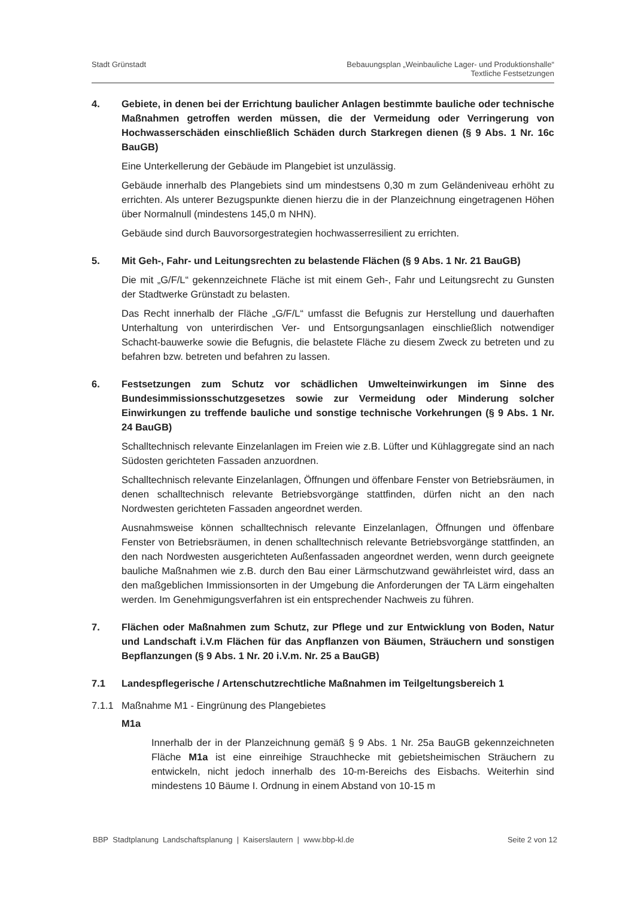Stadt Grünstadt Bebauungsplan „Weinbauliche Lager- und Produktionshalle“
Textliche Festsetzungen
4. Gebiete, in denen bei der Errichtung baulicher Anlagen bestimmte bauliche oder technische Maßnahmen getroffen werden müssen, die der Vermeidung oder Verringerung von Hochwasserschäden einschließlich Schäden durch Starkregen dienen (§ 9 Abs. 1 Nr. 16c BauGB)
Eine Unterkellerung der Gebäude im Plangebiet ist unzulässig.
Gebäude innerhalb des Plangebiets sind um mindestsens 0,30 m zum Geländeniveau erhöht zu errichten. Als unterer Bezugspunkte dienen hierzu die in der Planzeichnung eingetragenen Höhen über Normalnull (mindestens 145,0 m NHN).
Gebäude sind durch Bauvorsorgestrategien hochwasserresilient zu errichten.
5. Mit Geh-, Fahr- und Leitungsrechten zu belastende Flächen (§ 9 Abs. 1 Nr. 21 BauGB)
Die mit „G/F/L“ gekennzeichnete Fläche ist mit einem Geh-, Fahr und Leitungsrecht zu Gunsten der Stadtwerke Grünstadt zu belasten.
Das Recht innerhalb der Fläche „G/F/L“ umfasst die Befugnis zur Herstellung und dauerhaften Unterhaltung von unterirdischen Ver- und Entsorgungsanlagen einschließlich notwendiger Schacht-bauwerke sowie die Befugnis, die belastete Fläche zu diesem Zweck zu betreten und zu befahren bzw. betreten und befahren zu lassen.
6. Festsetzungen zum Schutz vor schädlichen Umwelteinwirkungen im Sinne des Bundesimmissionsschutzgesetzes sowie zur Vermeidung oder Minderung solcher Einwirkungen zu treffende bauliche und sonstige technische Vorkehrungen (§ 9 Abs. 1 Nr. 24 BauGB)
Schalltechnisch relevante Einzelanlagen im Freien wie z.B. Lüfter und Kühlaggregate sind an nach Südosten gerichteten Fassaden anzuordnen.
Schalltechnisch relevante Einzelanlagen, Öffnungen und öffenbare Fenster von Betriebsräumen, in denen schalltechnisch relevante Betriebsvorgänge stattfinden, dürfen nicht an den nach Nordwesten gerichteten Fassaden angeordnet werden.
Ausnahmsweise können schalltechnisch relevante Einzelanlagen, Öffnungen und öffenbare Fenster von Betriebsräumen, in denen schalltechnisch relevante Betriebsvorgänge stattfinden, an den nach Nordwesten ausgerichteten Außenfassaden angeordnet werden, wenn durch geeignete bauliche Maßnahmen wie z.B. durch den Bau einer Lärmschutzwand gewährleistet wird, dass an den maßgeblichen Immissionsorten in der Umgebung die Anforderungen der TA Lärm eingehalten werden. Im Genehmigungsverfahren ist ein entsprechender Nachweis zu führen.
7. Flächen oder Maßnahmen zum Schutz, zur Pflege und zur Entwicklung von Boden, Natur und Landschaft i.V.m Flächen für das Anpflanzen von Bäumen, Sträuchern und sonstigen Bepflanzungen (§ 9 Abs. 1 Nr. 20 i.V.m. Nr. 25 a BauGB)
7.1 Landespflegerische / Artenschutzrechtliche Maßnahmen im Teilgeltungsbereich 1
7.1.1 Maßnahme M1 - Eingrünung des Plangebietes
M1a
Innerhalb der in der Planzeichnung gemäß § 9 Abs. 1 Nr. 25a BauGB gekennzeichneten Fläche M1a ist eine einreihige Strauchhecke mit gebietsheimischen Sträuchern zu entwickeln, nicht jedoch innerhalb des 10-m-Bereichs des Eisbachs. Weiterhin sind mindestens 10 Bäume I. Ordnung in einem Abstand von 10-15 m
BBP Stadtplanung Landschaftsplanung | Kaiserslautern | www.bbp-kl.de Seite 2 von 12